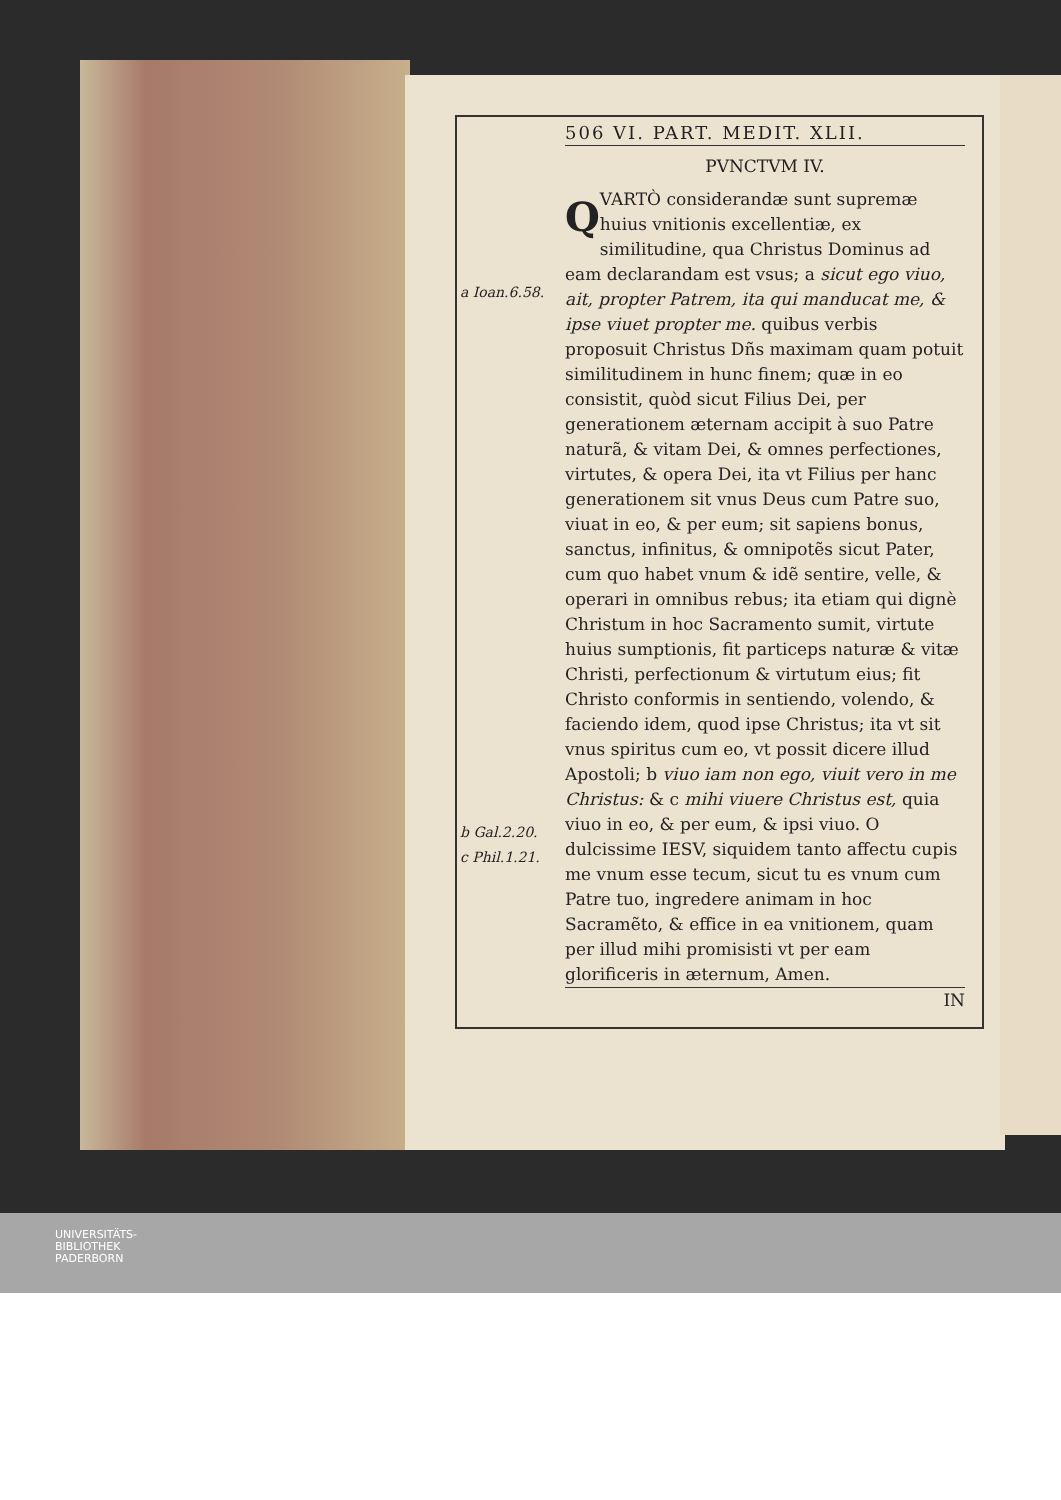a Ioan.6.58.
b Gal.2.20.
c Phil.1.21.
506 VI. PART. MEDIT. XLII.
PVNCTVM IV.
QVARTÒ considerandæ sunt supremæ huius vnitionis excellentiæ, ex similitudine, qua Christus Dominus ad eam declarandam est vsus; a sicut ego viuo, ait, propter Patrem, ita qui manducat me, & ipse viuet propter me. quibus verbis proposuit Christus Dñs maximam quam potuit similitudinem in hunc finem; quæ in eo consistit, quòd sicut Filius Dei, per generationem æternam accipit à suo Patre naturã, & vitam Dei, & omnes perfectiones, virtutes, & opera Dei, ita vt Filius per hanc generationem sit vnus Deus cum Patre suo, viuat in eo, & per eum; sit sapiens bonus, sanctus, infinitus, & omnipotẽs sicut Pater, cum quo habet vnum & idẽ sentire, velle, & operari in omnibus rebus; ita etiam qui dignè Christum in hoc Sacramento sumit, virtute huius sumptionis, fit particeps naturæ & vitæ Christi, perfectionum & virtutum eius; fit Christo conformis in sentiendo, volendo, & faciendo idem, quod ipse Christus; ita vt sit vnus spiritus cum eo, vt possit dicere illud Apostoli; b viuo iam non ego, viuit vero in me Christus: & c mihi viuere Christus est, quia viuo in eo, & per eum, & ipsi viuo. O dulcissime IESV, siquidem tanto affectu cupis me vnum esse tecum, sicut tu es vnum cum Patre tuo, ingredere animam in hoc Sacramẽto, & effice in ea vnitionem, quam per illud mihi promisisti vt per eam glorificeris in æternum, Amen.
IN
UNIVERSITÄTS-
BIBLIOTHEK
PADERBORN